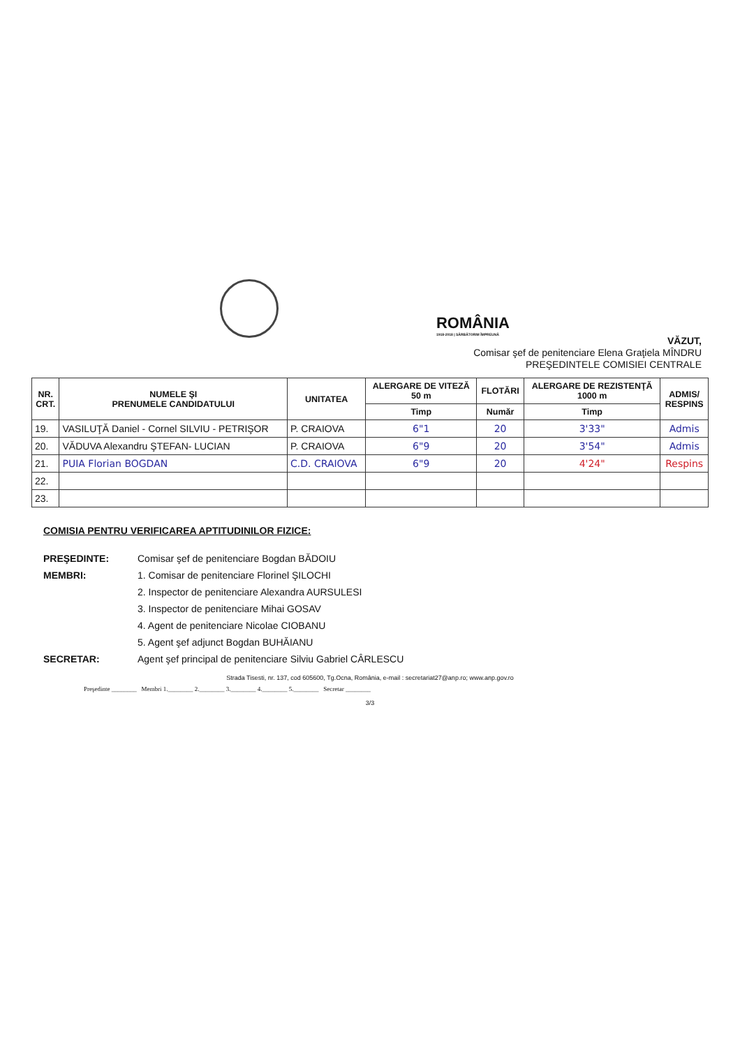ROMÂNIA
1918-2018 | SĂRBĂTORIM ÎMPREUNĂ
VĂZUT,
Comisar şef de penitenciare Elena Graţiela MÎNDRU
PREŞEDINTELE COMISIEI CENTRALE
| NR. CRT. | NUMELE ŞI PRENUMELE CANDIDATULUI | UNITATEA | ALERGARE DE VITEZĂ 50 m | FLOTĂRI | ALERGARE DE REZISTENŢĂ 1000 m | ADMIS/ RESPINS |
| --- | --- | --- | --- | --- | --- | --- |
| | | | Timp | Număr | Timp | |
| 19. | VASILUŢĂ Daniel - Cornel SILVIU - PETRIŞOR | P. CRAIOVA | 6"1 | 20 | 3'33" | Admis |
| 20. | VĂDUVA Alexandru ŞTEFAN- LUCIAN | P. CRAIOVA | 6"9 | 20 | 3'54" | Admis |
| 21. | PUIA Florian BOGDAN | C.D. CRAIOVA | 6"9 | 20 | 4'24" | Respins |
| 22. | | | | | | |
| 23. | | | | | | |
COMISIA PENTRU VERIFICAREA APTITUDINILOR FIZICE:
PREŞEDINTE: Comisar şef de penitenciare Bogdan BĂDOIU
MEMBRI: 1. Comisar de penitenciare Florinel ŞILOCHI
2. Inspector de penitenciare Alexandra AURSULESI
3. Inspector de penitenciare Mihai GOSAV
4. Agent de penitenciare Nicolae CIOBANU
5. Agent şef adjunct Bogdan BUHĂIANU
SECRETAR: Agent şef principal de penitenciare Silviu Gabriel CÂRLESCU
Strada Tisesti, nr. 137, cod 605600, Tg.Ocna, România, e-mail : secretariat27@anp.ro; www.anp.gov.ro
Preşedinte ________ Membri 1.________ 2.________ 3.________ 4.________ 5.________ Secretar ________
3/3